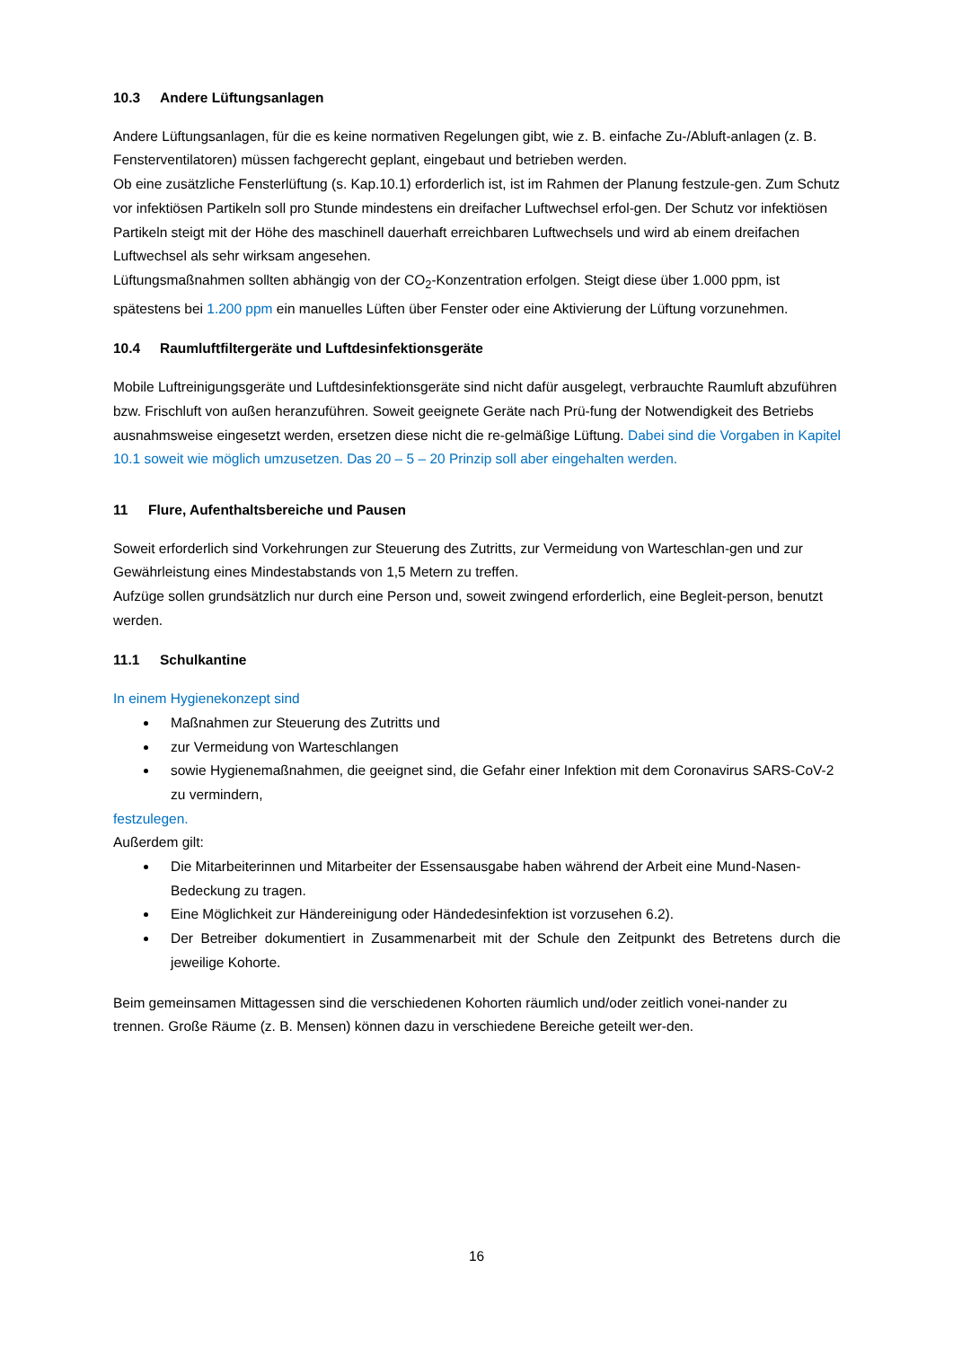10.3 Andere Lüftungsanlagen
Andere Lüftungsanlagen, für die es keine normativen Regelungen gibt, wie z. B. einfache Zu-/Abluft-anlagen (z. B. Fensterventilatoren) müssen fachgerecht geplant, eingebaut und betrieben werden.
Ob eine zusätzliche Fensterlüftung (s. Kap.10.1) erforderlich ist, ist im Rahmen der Planung festzule-gen. Zum Schutz vor infektiösen Partikeln soll pro Stunde mindestens ein dreifacher Luftwechsel erfol-gen. Der Schutz vor infektiösen Partikeln steigt mit der Höhe des maschinell dauerhaft erreichbaren Luftwechsels und wird ab einem dreifachen Luftwechsel als sehr wirksam angesehen.
Lüftungsmaßnahmen sollten abhängig von der CO<sub>2</sub>-Konzentration erfolgen. Steigt diese über 1.000 ppm, ist spätestens bei 1.200 ppm ein manuelles Lüften über Fenster oder eine Aktivierung der Lüftung vorzunehmen.
10.4 Raumluftfiltergeräte und Luftdesinfektionsgeräte
Mobile Luftreinigungsgeräte und Luftdesinfektionsgeräte sind nicht dafür ausgelegt, verbrauchte Raumluft abzuführen bzw. Frischluft von außen heranzuführen. Soweit geeignete Geräte nach Prü-fung der Notwendigkeit des Betriebs ausnahmsweise eingesetzt werden, ersetzen diese nicht die re-gelmäßige Lüftung. Dabei sind die Vorgaben in Kapitel 10.1 soweit wie möglich umzusetzen. Das 20 – 5 – 20 Prinzip soll aber eingehalten werden.
11 Flure, Aufenthaltsbereiche und Pausen
Soweit erforderlich sind Vorkehrungen zur Steuerung des Zutritts, zur Vermeidung von Warteschlan-gen und zur Gewährleistung eines Mindestabstands von 1,5 Metern zu treffen.
Aufzüge sollen grundsätzlich nur durch eine Person und, soweit zwingend erforderlich, eine Begleit-person, benutzt werden.
11.1 Schulkantine
In einem Hygienekonzept sind
Maßnahmen zur Steuerung des Zutritts und
zur Vermeidung von Warteschlangen
sowie Hygienemaßnahmen, die geeignet sind, die Gefahr einer Infektion mit dem Coronavirus SARS-CoV-2 zu vermindern,
festzulegen.
Außerdem gilt:
Die Mitarbeiterinnen und Mitarbeiter der Essensausgabe haben während der Arbeit eine Mund-Nasen-Bedeckung zu tragen.
Eine Möglichkeit zur Händereinigung oder Händedesinfektion ist vorzusehen 6.2).
Der Betreiber dokumentiert in Zusammenarbeit mit der Schule den Zeitpunkt des Betretens durch die jeweilige Kohorte.
Beim gemeinsamen Mittagessen sind die verschiedenen Kohorten räumlich und/oder zeitlich vonei-nander zu trennen. Große Räume (z. B. Mensen) können dazu in verschiedene Bereiche geteilt wer-den.
16